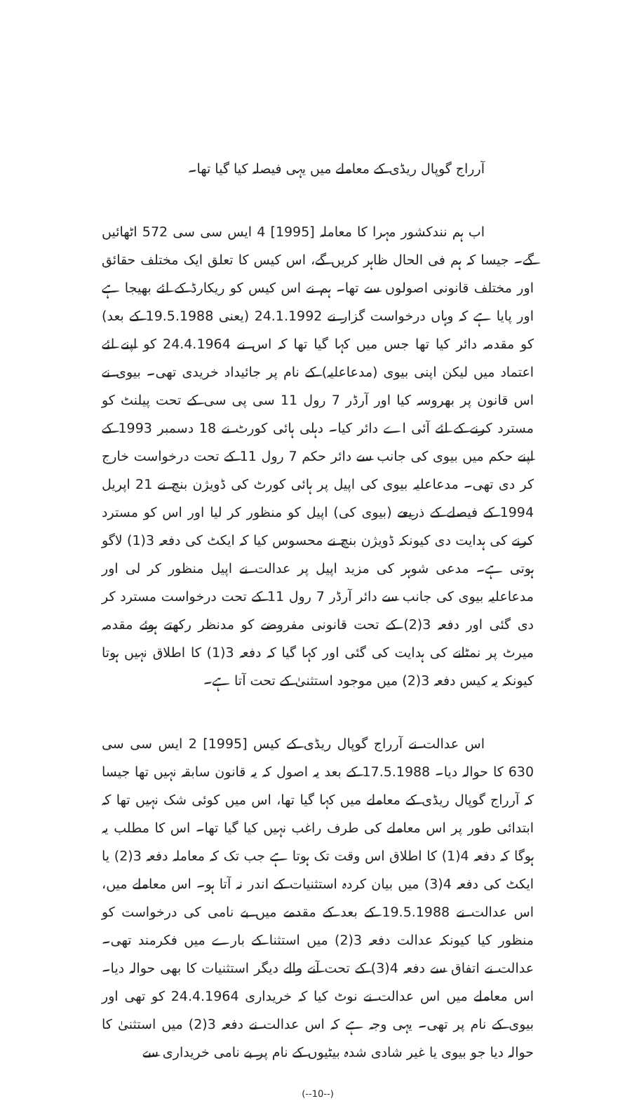آرراج گوپال ریڈی کے معاملے میں یہی فیصلہ کیا گیا تھا۔
اب ہم نندکشور مہرا کا معاملہ [1995] 4 ایس سی سی 572 اٹھائیں گے۔ جیسا کہ ہم فی الحال ظاہر کریں گے، اس کیس کا تعلق ایک مختلف حقائق اور مختلف قانونی اصولوں سے تھا۔ ہم نے اس کیس کو ریکارڈ کے لئے بھیجا ہے اور پایا ہے کہ وہاں درخواست گزار نے 24.1.1992 (یعنی 19.5.1988 کے بعد) کو مقدمہ دائر کیا تھا جس میں کہا گیا تھا کہ اس نے 24.4.1964 کو اپنے لئے اعتماد میں لیکن اپنی بیوی (مدعاعلیہ) کے نام پر جائیداد خریدی تھی۔ بیوی نے اس قانون پر بھروسہ کیا اور آرڈر 7 رول 11 سی پی سی کے تحت پیلنٹ کو مسترد کرنے کے لئے آئی اے دائر کیا۔ دہلی ہائی کورٹ نے 18 دسمبر 1993 کے اپنے حکم میں بیوی کی جانب سے دائر حکم 7 رول 11 کے تحت درخواست خارج کر دی تھی۔ مدعاعلیہ بیوی کی اپیل پر ہائی کورٹ کی ڈویژن بنچ نے 21 اپریل 1994 کے فیصلے کے ذریعے (بیوی کی) اپیل کو منظور کر لیا اور اس کو مسترد کرنے کی ہدایت دی کیونکہ ڈویژن بنچ نے محسوس کیا کہ ایکٹ کی دفعہ 3(1) لاگو ہوتی ہے۔ مدعی شوہر کی مزید اپیل پر عدالت نے اپیل منظور کر لی اور مدعاعلیہ بیوی کی جانب سے دائر آرڈر 7 رول 11 کے تحت درخواست مسترد کر دی گئی اور دفعہ 3(2) کے تحت قانونی مفروضے کو مدنظر رکھتے ہوئے مقدمہ میرٹ پر نمٹانے کی ہدایت کی گئی اور کہا گیا کہ دفعہ 3(1) کا اطلاق نہیں ہوتا کیونکہ یہ کیس دفعہ 3(2) میں موجود استثنیٰ کے تحت آتا ہے۔
اس عدالت نے آرراج گوپال ریڈی کے کیس [1995] 2 ایس سی سی 630 کا حوالہ دیا۔ 17.5.1988 کے بعد یہ اصول کہ یہ قانون سابقہ نہیں تھا جیسا کہ آرراج گوپال ریڈی کے معاملے میں کہا گیا تھا، اس میں کوئی شک نہیں تھا کہ ابتدائی طور پر اس معاملے کی طرف راغب نہیں کیا گیا تھا۔ اس کا مطلب یہ ہوگا کہ دفعہ 4(1) کا اطلاق اس وقت تک ہوتا ہے جب تک کہ معاملہ دفعہ 3(2) یا ایکٹ کی دفعہ 4(3) میں بیان کردہ استثنیات کے اندر نہ آتا ہو۔ اس معاملے میں، اس عدالت نے 19.5.1988 کے بعد کے مقدمے میں بے نامی کی درخواست کو منظور کیا کیونکہ عدالت دفعہ 3(2) میں استثنا کے بارے میں فکرمند تھی۔ عدالت نے اتفاق سے دفعہ 4(3) کے تحت آنے والے دیگر استثنیات کا بھی حوالہ دیا۔ اس معاملے میں اس عدالت نے نوٹ کیا کہ خریداری 24.4.1964 کو تھی اور بیوی کے نام پر تھی۔ یہی وجہ ہے کہ اس عدالت نے دفعہ 3(2) میں استثنیٰ کا حوالہ دیا جو بیوی یا غیر شادی شدہ بیٹیوں کے نام پر بے نامی خریداری سے
(--10--)